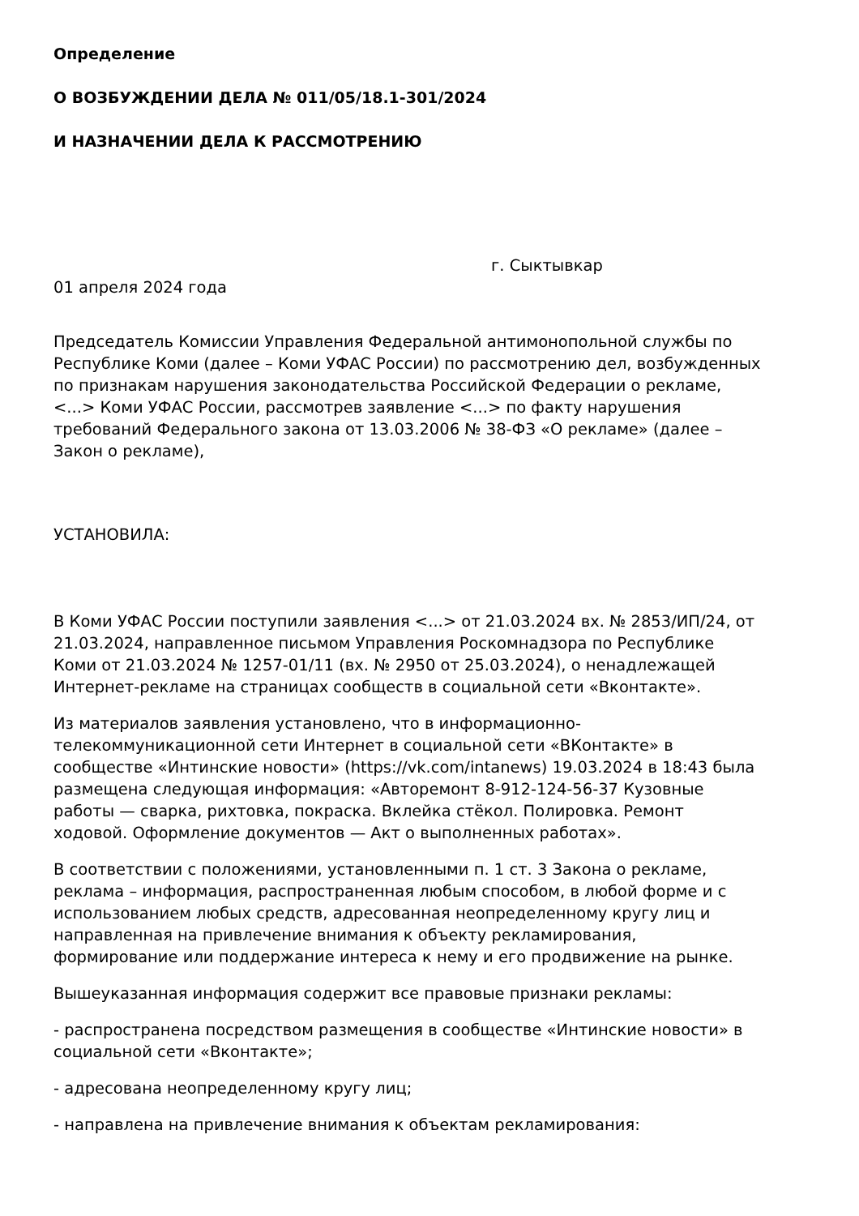Определение
О ВОЗБУЖДЕНИИ ДЕЛА № 011/05/18.1-301/2024
И НАЗНАЧЕНИИ ДЕЛА К РАССМОТРЕНИЮ
г. Сыктывкар
01 апреля 2024 года
Председатель Комиссии Управления Федеральной антимонопольной службы по Республике Коми (далее – Коми УФАС России) по рассмотрению дел, возбужденных по признакам нарушения законодательства Российской Федерации о рекламе, <...> Коми УФАС России, рассмотрев заявление <...> по факту нарушения требований Федерального закона от 13.03.2006 № 38-ФЗ «О рекламе» (далее – Закон о рекламе),
УСТАНОВИЛА:
В Коми УФАС России поступили заявления <...> от 21.03.2024 вх. № 2853/ИП/24, от 21.03.2024, направленное письмом Управления Роскомнадзора по Республике Коми от 21.03.2024 № 1257-01/11 (вх. № 2950 от 25.03.2024), о ненадлежащей Интернет-рекламе на страницах сообществ в социальной сети «Вконтакте».
Из материалов заявления установлено, что в информационно-телекоммуникационной сети Интернет в социальной сети «ВКонтакте» в сообществе «Интинские новости» (https://vk.com/intanews) 19.03.2024 в 18:43 была размещена следующая информация: «Авторемонт 8-912-124-56-37 Кузовные работы — сварка, рихтовка, покраска. Вклейка стёкол. Полировка. Ремонт ходовой. Оформление документов — Акт о выполненных работах».
В соответствии с положениями, установленными п. 1 ст. 3 Закона о рекламе, реклама – информация, распространенная любым способом, в любой форме и с использованием любых средств, адресованная неопределенному кругу лиц и направленная на привлечение внимания к объекту рекламирования, формирование или поддержание интереса к нему и его продвижение на рынке.
Вышеуказанная информация содержит все правовые признаки рекламы:
- распространена посредством размещения в сообществе «Интинские новости» в социальной сети «Вконтакте»;
- адресована неопределенному кругу лиц;
- направлена на привлечение внимания к объектам рекламирования: